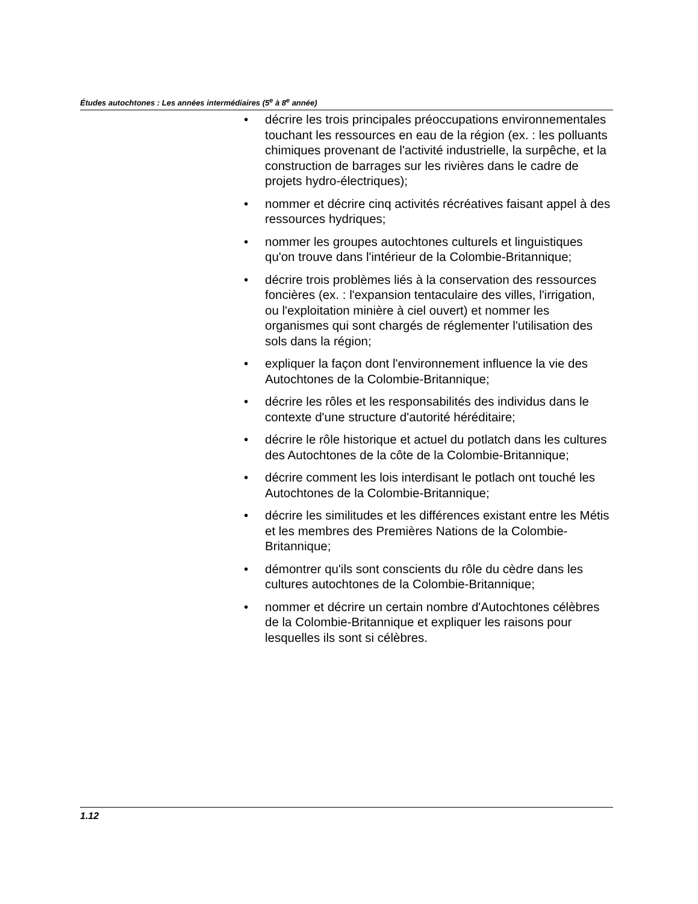Études autochtones : Les années intermédiaires (5<sup>e</sup> à 8<sup>e</sup> année)
• décrire les trois principales préoccupations environnementales touchant les ressources en eau de la région (ex. : les polluants chimiques provenant de l'activité industrielle, la surpêche, et la construction de barrages sur les rivières dans le cadre de projets hydro-électriques);
• nommer et décrire cinq activités récréatives faisant appel à des ressources hydriques;
• nommer les groupes autochtones culturels et linguistiques qu'on trouve dans l'intérieur de la Colombie-Britannique;
• décrire trois problèmes liés à la conservation des ressources foncières (ex. : l'expansion tentaculaire des villes, l'irrigation, ou l'exploitation minière à ciel ouvert) et nommer les organismes qui sont chargés de réglementer l'utilisation des sols dans la région;
• expliquer la façon dont l'environnement influence la vie des Autochtones de la Colombie-Britannique;
• décrire les rôles et les responsabilités des individus dans le contexte d'une structure d'autorité héréditaire;
• décrire le rôle historique et actuel du potlatch dans les cultures des Autochtones de la côte de la Colombie-Britannique;
• décrire comment les lois interdisant le potlach ont touché les Autochtones de la Colombie-Britannique;
• décrire les similitudes et les différences existant entre les Métis et les membres des Premières Nations de la Colombie-Britannique;
• démontrer qu'ils sont conscients du rôle du cèdre dans les cultures autochtones de la Colombie-Britannique;
• nommer et décrire un certain nombre d'Autochtones célèbres de la Colombie-Britannique et expliquer les raisons pour lesquelles ils sont si célèbres.
1.12